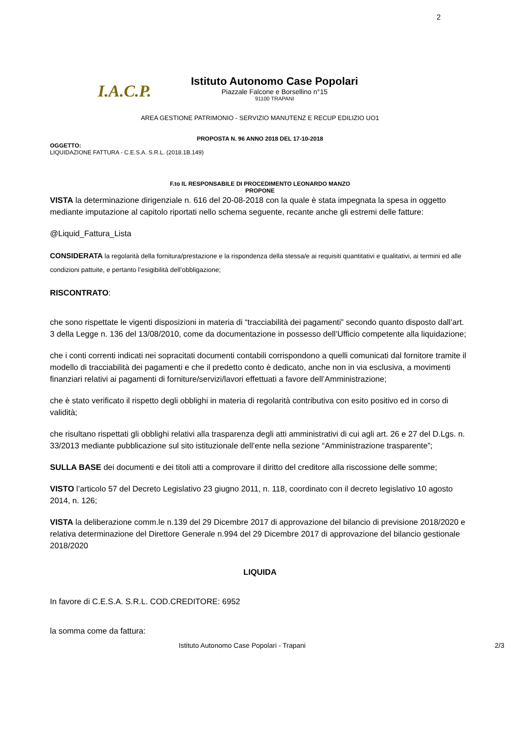2
I.A.C.P.
Istituto Autonomo Case Popolari
Piazzale Falcone e Borsellino n°15
91100 TRAPANI
AREA GESTIONE PATRIMONIO - SERVIZIO MANUTENZ E RECUP EDILIZIO UO1
PROPOSTA N. 96 ANNO 2018 DEL 17-10-2018
OGGETTO:
LIQUIDAZIONE FATTURA - C.E.S.A. S.R.L. (2018.1B.149)
F.to IL RESPONSABILE DI PROCEDIMENTO LEONARDO MANZO
PROPONE
VISTA la determinazione dirigenziale n. 616 del 20-08-2018 con la quale è stata impegnata la spesa in oggetto mediante imputazione al capitolo riportati nello schema seguente, recante anche gli estremi delle fatture:
@Liquid_Fattura_Lista
CONSIDERATA la regolarità della fornitura/prestazione e la rispondenza della stessa/e ai requisiti quantitativi e qualitativi, ai termini ed alle condizioni pattuite, e pertanto l’esigibilità dell’obbligazione;
RISCONTRATO:
che sono rispettate le vigenti disposizioni in materia di “tracciabilità dei pagamenti” secondo quanto disposto dall’art. 3 della Legge n. 136 del 13/08/2010, come da documentazione in possesso dell’Ufficio competente alla liquidazione;
che i conti correnti indicati nei sopracitati documenti contabili corrispondono a quelli comunicati dal fornitore tramite il modello di tracciabilità dei pagamenti e che il predetto conto è dedicato, anche non in via esclusiva, a movimenti finanziari relativi ai pagamenti di forniture/servizi/lavori effettuati a favore dell’Amministrazione;
che è stato verificato il rispetto degli obblighi in materia di regolarità contributiva con esito positivo ed in corso di validità;
che risultano rispettati gli obblighi relativi alla trasparenza degli atti amministrativi di cui agli art. 26 e 27 del D.Lgs. n. 33/2013 mediante pubblicazione sul sito istituzionale dell’ente nella sezione “Amministrazione trasparente”;
SULLA BASE dei documenti e dei titoli atti a comprovare il diritto del creditore alla riscossione delle somme;
VISTO l’articolo 57 del Decreto Legislativo 23 giugno 2011, n. 118, coordinato con il decreto legislativo 10 agosto 2014, n. 126;
VISTA la deliberazione comm.le n.139 del 29 Dicembre 2017 di approvazione del bilancio di previsione 2018/2020 e relativa determinazione del Direttore Generale n.994 del 29 Dicembre 2017 di approvazione del bilancio gestionale 2018/2020
LIQUIDA
In favore di C.E.S.A. S.R.L. COD.CREDITORE: 6952
la somma come da fattura:
Istituto Autonomo Case Popolari - Trapani 2/3